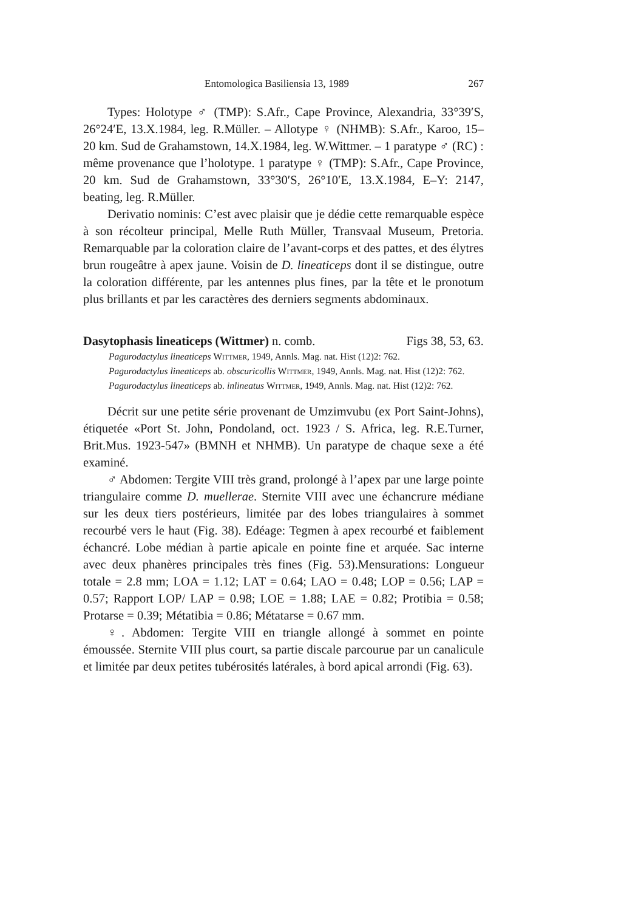Entomologica Basiliensia 13, 1989 267
Types: Holotype ♂ (TMP): S.Afr., Cape Province, Alexandria, 33°39′S, 26°24′E, 13.X.1984, leg. R.Müller. – Allotype ♀ (NHMB): S.Afr., Karoo, 15–20 km. Sud de Grahamstown, 14.X.1984, leg. W.Wittmer. – 1 paratype ♂ (RC) : même provenance que l’holotype. 1 paratype ♀ (TMP): S.Afr., Cape Province, 20 km. Sud de Grahamstown, 33°30′S, 26°10′E, 13.X.1984, E–Y: 2147, beating, leg. R.Müller.
Derivatio nominis: C’est avec plaisir que je dédie cette remarquable espèce à son récolteur principal, Melle Ruth Müller, Transvaal Museum, Pretoria. Remarquable par la coloration claire de l’avant-corps et des pattes, et des élytres brun rougeâtre à apex jaune. Voisin de D. lineaticeps dont il se distingue, outre la coloration différente, par les antennes plus fines, par la tête et le pronotum plus brillants et par les caractères des derniers segments abdominaux.
Dasytophasis lineaticeps (Wittmer) n. comb. Figs 38, 53, 63.
Pagurodactylus lineaticeps Wittmer, 1949, Annls. Mag. nat. Hist (12)2: 762.
Pagurodactylus lineaticeps ab. obscuricollis Wittmer, 1949, Annls. Mag. nat. Hist (12)2: 762.
Pagurodactylus lineaticeps ab. inlineatus Wittmer, 1949, Annls. Mag. nat. Hist (12)2: 762.
Décrit sur une petite série provenant de Umzimvubu (ex Port Saint-Johns), étiquetée «Port St. John, Pondoland, oct. 1923 / S. Africa, leg. R.E.Turner, Brit.Mus. 1923-547» (BMNH et NHMB). Un paratype de chaque sexe a été examiné.
♂ Abdomen: Tergite VIII très grand, prolongé à l’apex par une large pointe triangulaire comme D. muellerae. Sternite VIII avec une échancrure médiane sur les deux tiers postérieurs, limitée par des lobes triangulaires à sommet recourbé vers le haut (Fig. 38). Edéage: Tegmen à apex recourbé et faiblement échancré. Lobe médian à partie apicale en pointe fine et arquée. Sac interne avec deux phanères principales très fines (Fig. 53).Mensurations: Longueur totale = 2.8 mm; LOA = 1.12; LAT = 0.64; LAO = 0.48; LOP = 0.56; LAP = 0.57; Rapport LOP/ LAP = 0.98; LOE = 1.88; LAE = 0.82; Protibia = 0.58; Protarse = 0.39; Métatibia = 0.86; Métatarse = 0.67 mm.
♀. Abdomen: Tergite VIII en triangle allongé à sommet en pointe émoussée. Sternite VIII plus court, sa partie discale parcourue par un canalicule et limitée par deux petites tubérosités latérales, à bord apical arrondi (Fig. 63).